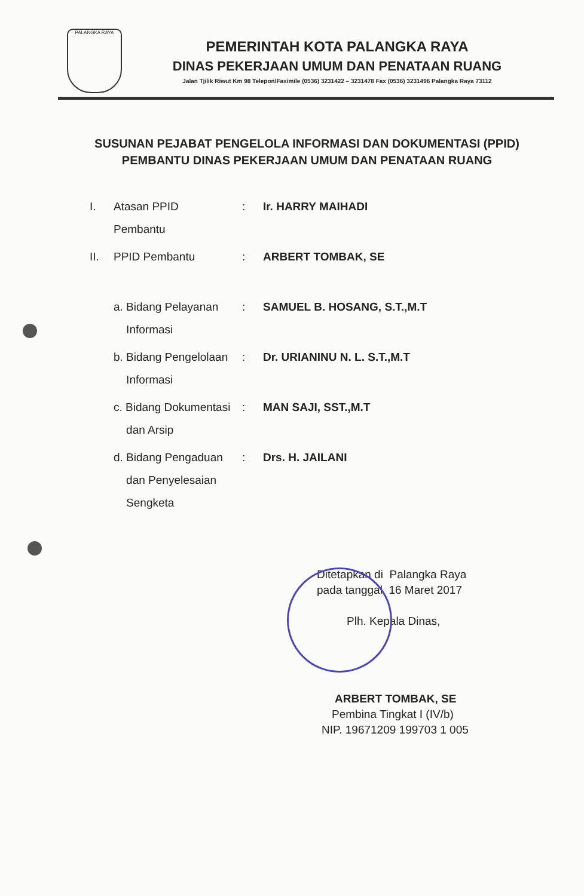PALANGKA RAYA
PEMERINTAH KOTA PALANGKA RAYA
DINAS PEKERJAAN UMUM DAN PENATAAN RUANG
Jalan Tjilik Riwut Km 98 Telepon/Faximile (0536) 3231422 – 3231478 Fax (0536) 3231496 Palangka Raya 73112
SUSUNAN PEJABAT PENGELOLA INFORMASI DAN DOKUMENTASI (PPID)
PEMBANTU DINAS PEKERJAAN UMUM DAN PENATAAN RUANG
| I. | Atasan PPID Pembantu | : | Ir. HARRY MAIHADI |
| II. | PPID Pembantu | : | ARBERT TOMBAK, SE |
| | a. Bidang Pelayanan Informasi | : | SAMUEL B. HOSANG, S.T.,M.T |
| | b. Bidang Pengelolaan Informasi | : | Dr. URIANINU N. L. S.T.,M.T |
| | c. Bidang Dokumentasi dan Arsip | : | MAN SAJI, SST.,M.T |
| | d. Bidang Pengaduan dan Penyelesaian Sengketa | : | Drs. H. JAILANI |
Ditetapkan di Palangka Raya
pada tanggal 16 Maret 2017
Plh. Kepala Dinas,
ARBERT TOMBAK, SE
Pembina Tingkat I (IV/b)
NIP. 19671209 199703 1 005